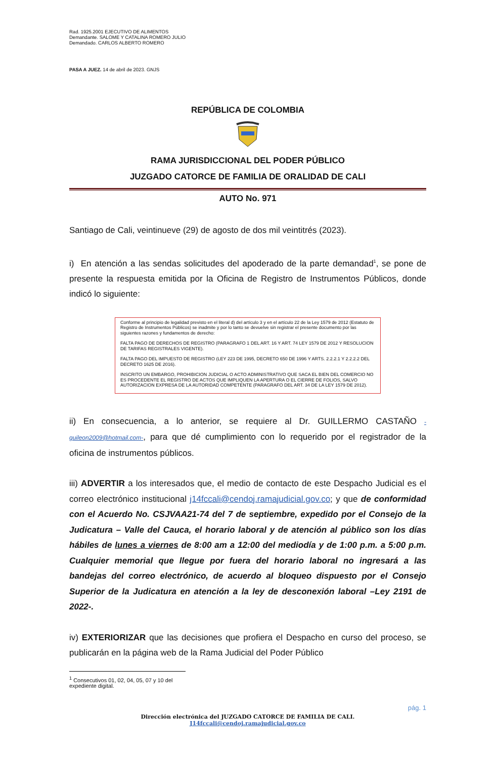Rad. 1925.2001 EJECUTIVO DE ALIMENTOS
Demandante. SALOME Y CATALINA ROMERO JULIO
Demandado. CARLOS ALBERTO ROMERO
PASA A JUEZ. 14 de abril de 2023. GNJS
REPÚBLICA DE COLOMBIA
RAMA JURISDICCIONAL DEL PODER PÚBLICO
JUZGADO CATORCE DE FAMILIA DE ORALIDAD DE CALI
AUTO No. 971
Santiago de Cali, veintinueve (29) de agosto de dos mil veintitrés (2023).
i) En atención a las sendas solicitudes del apoderado de la parte demandad<sup>1</sup>, se pone de presente la respuesta emitida por la Oficina de Registro de Instrumentos Públicos, donde indicó lo siguiente:
Conforme al principio de legalidad previsto en el literal d) del artículo 3 y en el artículo 22 de la Ley 1579 de 2012 (Estatuto de Registro de Instrumentos Públicos) se inadmite y por lo tanto se devuelve sin registrar el presente documento por las siguientes razones y fundamentos de derecho:
FALTA PAGO DE DERECHOS DE REGISTRO (PARAGRAFO 1 DEL ART. 16 Y ART. 74 LEY 1579 DE 2012 Y RESOLUCION DE TARIFAS REGISTRALES VIGENTE).
FALTA PAGO DEL IMPUESTO DE REGISTRO (LEY 223 DE 1995, DECRETO 650 DE 1996 Y ARTS. 2.2.2.1 Y 2.2.2.2 DEL DECRETO 1625 DE 2016).
INSCRITO UN EMBARGO, PROHIBICION JUDICIAL O ACTO ADMINISTRATIVO QUE SACA EL BIEN DEL COMERCIO NO ES PROCEDENTE EL REGISTRO DE ACTOS QUE IMPLIQUEN LA APERTURA O EL CIERRE DE FOLIOS, SALVO AUTORIZACION EXPRESA DE LA AUTORIDAD COMPETENTE (PARAGRAFO DEL ART. 34 DE LA LEY 1579 DE 2012).
ii) En consecuencia, a lo anterior, se requiere al Dr. GUILLERMO CASTAÑO -guileon2009@hotmail.com-, para que dé cumplimiento con lo requerido por el registrador de la oficina de instrumentos públicos.
iii) ADVERTIR a los interesados que, el medio de contacto de este Despacho Judicial es el correo electrónico institucional j14fccali@cendoj.ramajudicial.gov.co; y que de conformidad con el Acuerdo No. CSJVAA21-74 del 7 de septiembre, expedido por el Consejo de la Judicatura – Valle del Cauca, el horario laboral y de atención al público son los días hábiles de lunes a viernes de 8:00 am a 12:00 del mediodía y de 1:00 p.m. a 5:00 p.m. Cualquier memorial que llegue por fuera del horario laboral no ingresará a las bandejas del correo electrónico, de acuerdo al bloqueo dispuesto por el Consejo Superior de la Judicatura en atención a la ley de desconexión laboral –Ley 2191 de 2022-.
iv) EXTERIORIZAR que las decisiones que profiera el Despacho en curso del proceso, se publicarán en la página web de la Rama Judicial del Poder Público
<sup>1</sup> Consecutivos 01, 02, 04, 05, 07 y 10 del expediente digital.
pág. 1
Dirección electrónica del JUZGADO CATORCE DE FAMILIA DE CALI.
J14fccali@cendoj.ramajudicial.gov.co